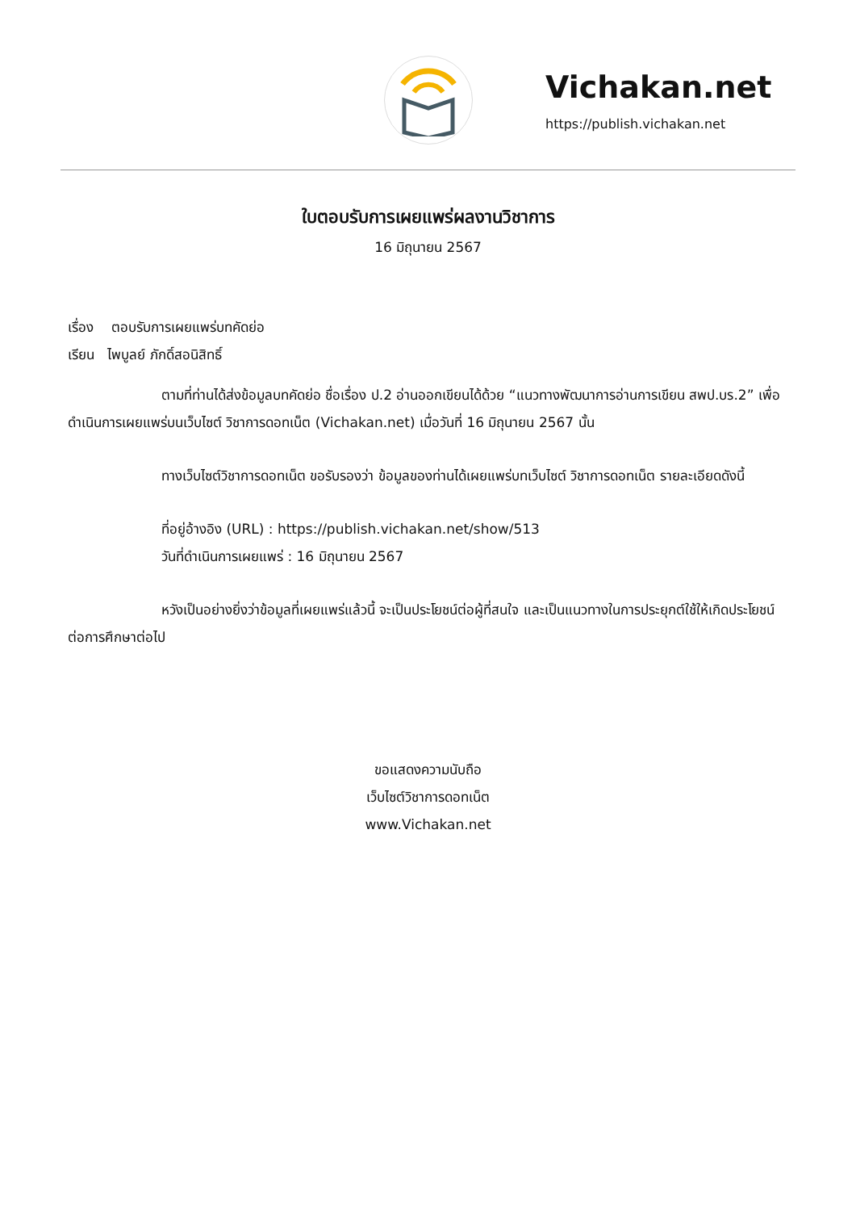Vichakan.net
https://publish.vichakan.net
ใบตอบรับการเผยแพร่ผลงานวิชาการ
16 มิถุนายน 2567
เรื่อง ตอบรับการเผยแพร่บทคัดย่อ
เรียน ไพบูลย์ ภักดิ์สอนิสิทธิ์
ตามที่ท่านได้ส่งข้อมูลบทคัดย่อ ชื่อเรื่อง ป.2 อ่านออกเขียนได้ด้วย “แนวทางพัฒนาการอ่านการเขียน สพป.บร.2” เพื่อดำเนินการเผยแพร่บนเว็บไซต์ วิชาการดอทเน็ต (Vichakan.net) เมื่อวันที่ 16 มิถุนายน 2567 นั้น
ทางเว็บไซต์วิชาการดอทเน็ต ขอรับรองว่า ข้อมูลของท่านได้เผยแพร่บทเว็บไซต์ วิชาการดอทเน็ต รายละเอียดดังนี้
ที่อยู่อ้างอิง (URL) : https://publish.vichakan.net/show/513
วันที่ดำเนินการเผยแพร่ : 16 มิถุนายน 2567
หวังเป็นอย่างยิ่งว่าข้อมูลที่เผยแพร่แล้วนี้ จะเป็นประโยชน์ต่อผู้ที่สนใจ และเป็นแนวทางในการประยุกต์ใช้ให้เกิดประโยชน์ต่อการศึกษาต่อไป
ขอแสดงความนับถือ
เว็บไซต์วิชาการดอทเน็ต
www.Vichakan.net